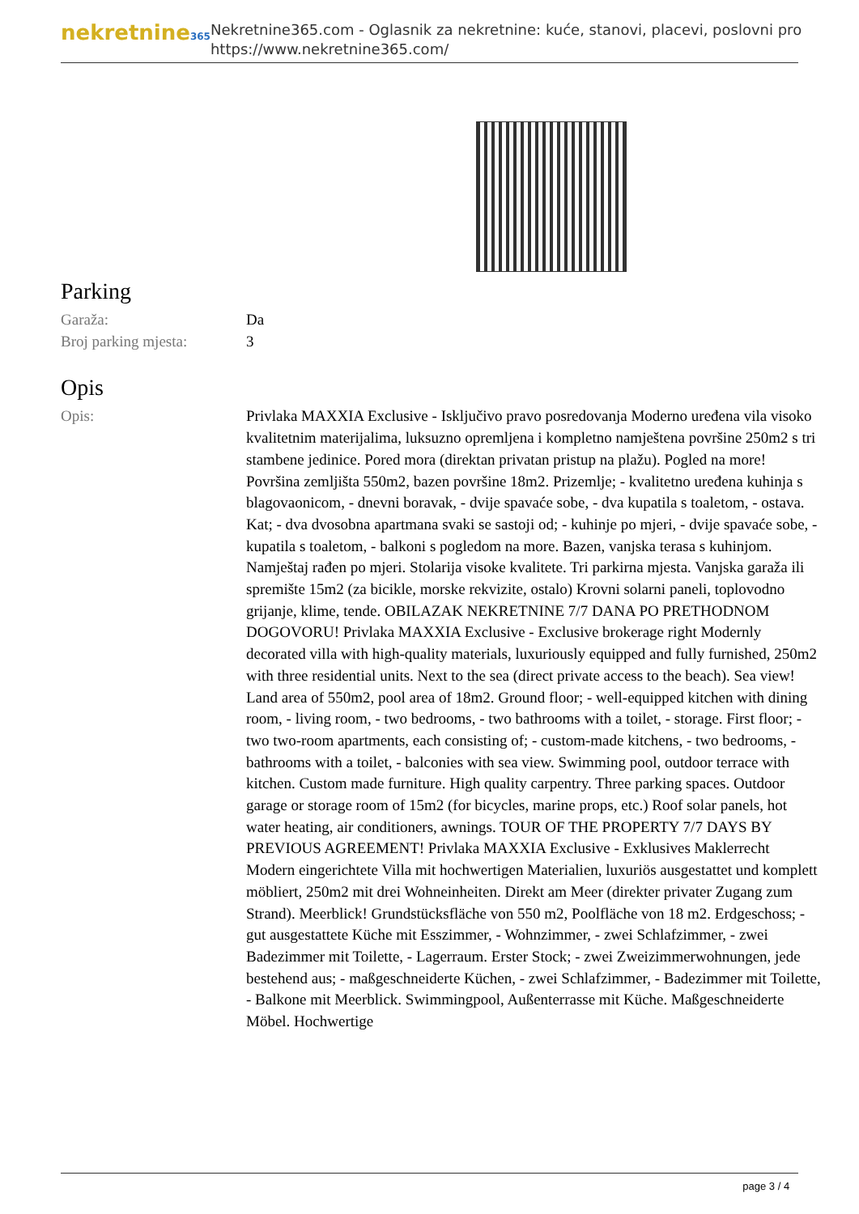nekretnine365
Nekretnine365.com - Oglasnik za nekretnine: kuće, stanovi, placevi, poslovni pro
https://www.nekretnine365.com/
Parking
| Garaža: | Da |
| Broj parking mjesta: | 3 |
Opis
| Opis: | Privlaka MAXXIA Exclusive - Isključivo pravo posredovanja Moderno uređena vila visoko kvalitetnim materijalima, luksuzno opremljena i kompletno namještena površine 250m2 s tri stambene jedinice. Pored mora (direktan privatan pristup na plažu). Pogled na more! Površina zemljišta 550m2, bazen površine 18m2. Prizemlje; - kvalitetno uređena kuhinja s blagovaonicom, - dnevni boravak, - dvije spavaće sobe, - dva kupatila s toaletom, - ostava. Kat; - dva dvosobna apartmana svaki se sastoji od; - kuhinje po mjeri, - dvije spavaće sobe, - kupatila s toaletom, - balkoni s pogledom na more. Bazen, vanjska terasa s kuhinjom. Namještaj rađen po mjeri. Stolarija visoke kvalitete. Tri parkirna mjesta. Vanjska garaža ili spremište 15m2 (za bicikle, morske rekvizite, ostalo) Krovni solarni paneli, toplovodno grijanje, klime, tende. OBILAZAK NEKRETNINE 7/7 DANA PO PRETHODNOM DOGOVORU! Privlaka MAXXIA Exclusive - Exclusive brokerage right Modernly decorated villa with high-quality materials, luxuriously equipped and fully furnished, 250m2 with three residential units. Next to the sea (direct private access to the beach). Sea view! Land area of 550m2, pool area of 18m2. Ground floor; - well-equipped kitchen with dining room, - living room, - two bedrooms, - two bathrooms with a toilet, - storage. First floor; - two two-room apartments, each consisting of; - custom-made kitchens, - two bedrooms, - bathrooms with a toilet, - balconies with sea view. Swimming pool, outdoor terrace with kitchen. Custom made furniture. High quality carpentry. Three parking spaces. Outdoor garage or storage room of 15m2 (for bicycles, marine props, etc.) Roof solar panels, hot water heating, air conditioners, awnings. TOUR OF THE PROPERTY 7/7 DAYS BY PREVIOUS AGREEMENT! Privlaka MAXXIA Exclusive - Exklusives Maklerrecht Modern eingerichtete Villa mit hochwertigen Materialien, luxuriös ausgestattet und komplett möbliert, 250m2 mit drei Wohneinheiten. Direkt am Meer (direkter privater Zugang zum Strand). Meerblick! Grundstücksfläche von 550 m2, Poolfläche von 18 m2. Erdgeschoss; - gut ausgestattete Küche mit Esszimmer, - Wohnzimmer, - zwei Schlafzimmer, - zwei Badezimmer mit Toilette, - Lagerraum. Erster Stock; - zwei Zweizimmerwohnungen, jede bestehend aus; - maßgeschneiderte Küchen, - zwei Schlafzimmer, - Badezimmer mit Toilette, - Balkone mit Meerblick. Swimmingpool, Außenterrasse mit Küche. Maßgeschneiderte Möbel. Hochwertige |
page 3 / 4